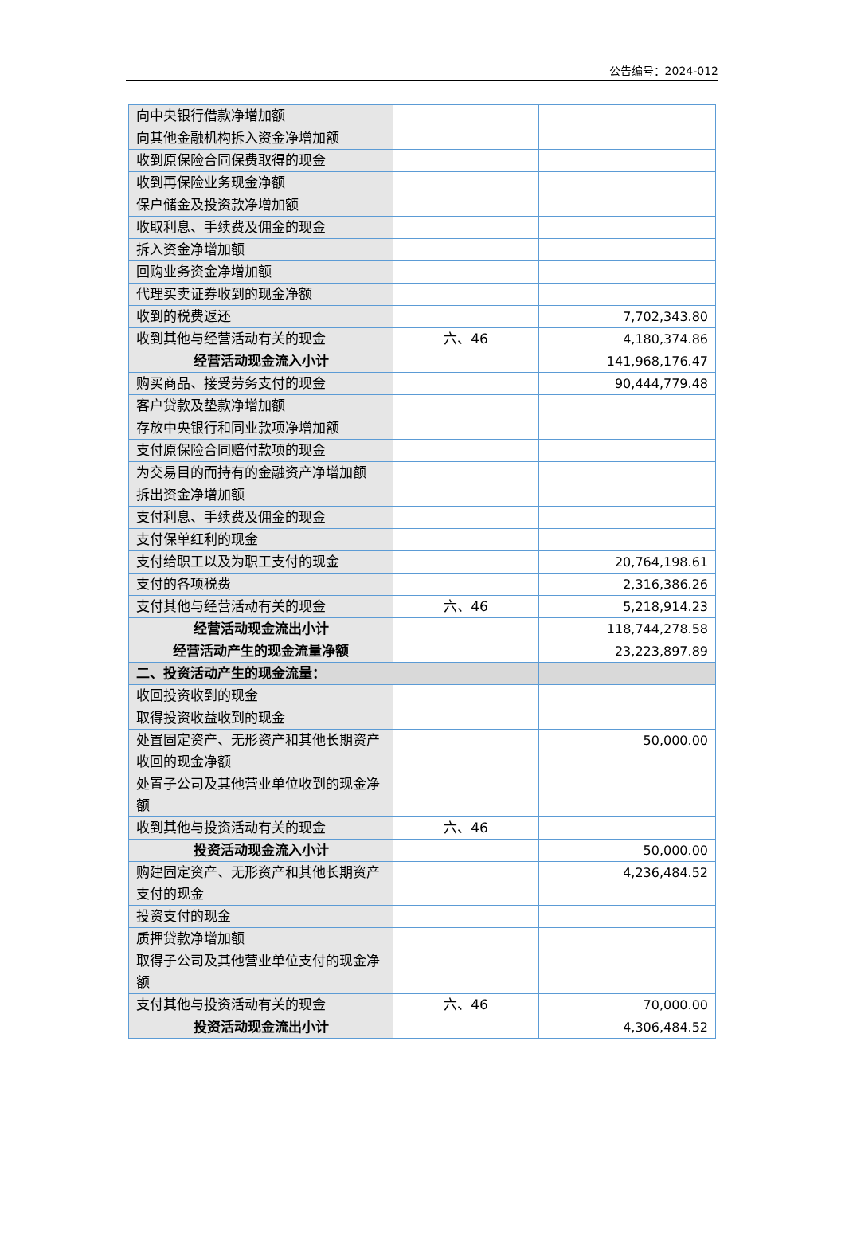公告编号：2024-012
| 向中央银行借款净增加额 | | |
| 向其他金融机构拆入资金净增加额 | | |
| 收到原保险合同保费取得的现金 | | |
| 收到再保险业务现金净额 | | |
| 保户储金及投资款净增加额 | | |
| 收取利息、手续费及佣金的现金 | | |
| 拆入资金净增加额 | | |
| 回购业务资金净增加额 | | |
| 代理买卖证券收到的现金净额 | | |
| 收到的税费返还 | | 7,702,343.80 |
| 收到其他与经营活动有关的现金 | 六、46 | 4,180,374.86 |
| 经营活动现金流入小计 | | 141,968,176.47 |
| 购买商品、接受劳务支付的现金 | | 90,444,779.48 |
| 客户贷款及垫款净增加额 | | |
| 存放中央银行和同业款项净增加额 | | |
| 支付原保险合同赔付款项的现金 | | |
| 为交易目的而持有的金融资产净增加额 | | |
| 拆出资金净增加额 | | |
| 支付利息、手续费及佣金的现金 | | |
| 支付保单红利的现金 | | |
| 支付给职工以及为职工支付的现金 | | 20,764,198.61 |
| 支付的各项税费 | | 2,316,386.26 |
| 支付其他与经营活动有关的现金 | 六、46 | 5,218,914.23 |
| 经营活动现金流出小计 | | 118,744,278.58 |
| 经营活动产生的现金流量净额 | | 23,223,897.89 |
| 二、投资活动产生的现金流量： | | |
| 收回投资收到的现金 | | |
| 取得投资收益收到的现金 | | |
| 处置固定资产、无形资产和其他长期资产收回的现金净额 | | 50,000.00 |
| 处置子公司及其他营业单位收到的现金净额 | | |
| 收到其他与投资活动有关的现金 | 六、46 | |
| 投资活动现金流入小计 | | 50,000.00 |
| 购建固定资产、无形资产和其他长期资产支付的现金 | | 4,236,484.52 |
| 投资支付的现金 | | |
| 质押贷款净增加额 | | |
| 取得子公司及其他营业单位支付的现金净额 | | |
| 支付其他与投资活动有关的现金 | 六、46 | 70,000.00 |
| 投资活动现金流出小计 | | 4,306,484.52 |